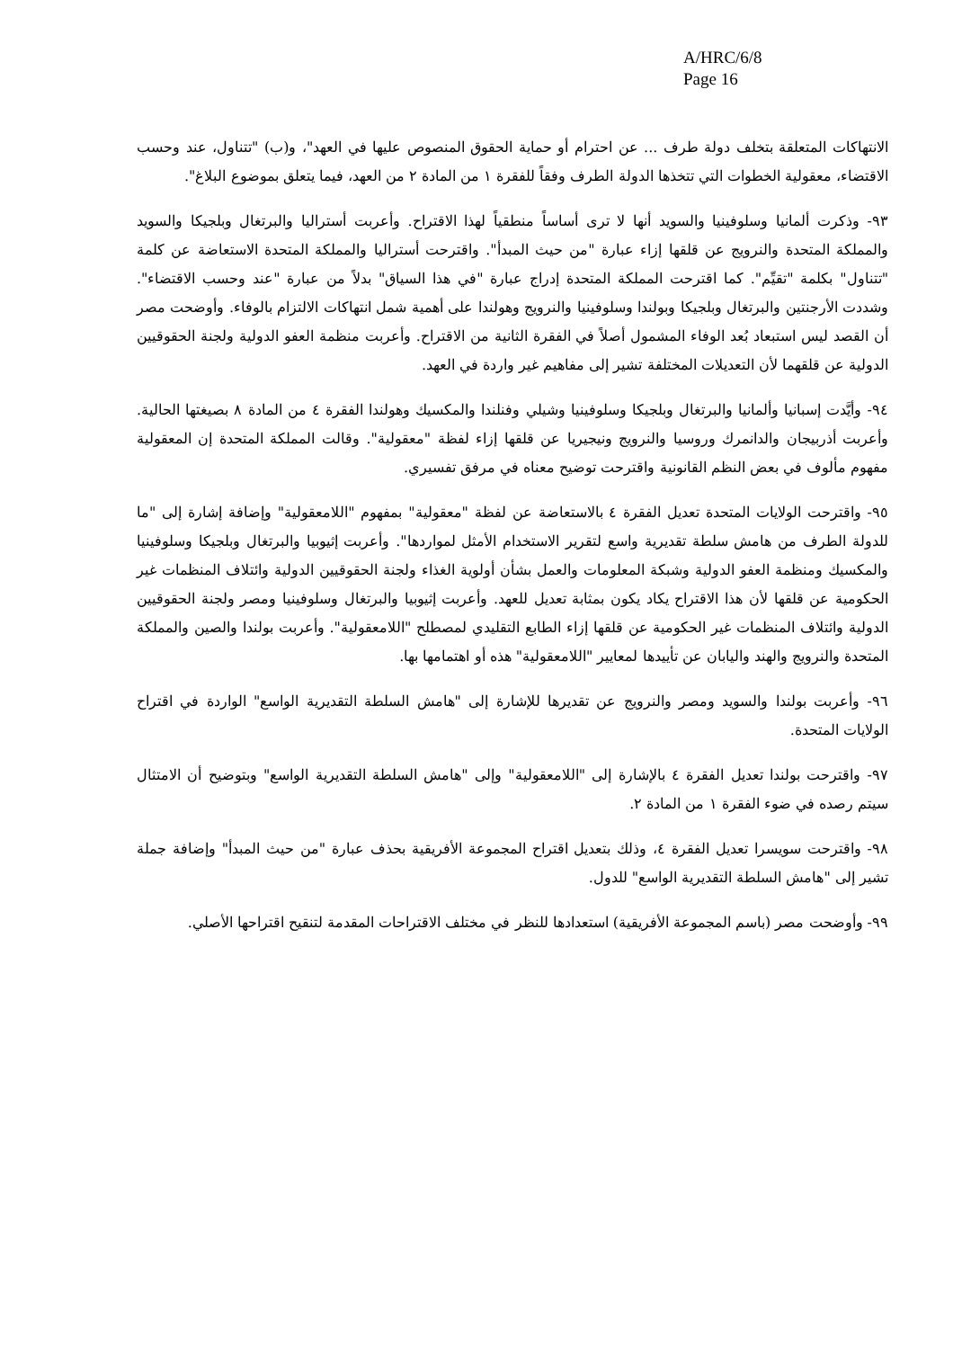A/HRC/6/8
Page 16
الانتهاكات المتعلقة بتخلف دولة طرف ... عن احترام أو حماية الحقوق المنصوص عليها في العهد"، و(ب) "تتناول، عند وحسب الاقتضاء، معقولية الخطوات التي تتخذها الدولة الطرف وفقاً للفقرة ١ من المادة ٢ من العهد، فيما يتعلق بموضوع البلاغ".
٩٣- وذكرت ألمانيا وسلوفينيا والسويد أنها لا ترى أساساً منطقياً لهذا الاقتراح. وأعربت أستراليا والبرتغال وبلجيكا والسويد والمملكة المتحدة والنرويج عن قلقها إزاء عبارة "من حيث المبدأ". واقترحت أستراليا والمملكة المتحدة الاستعاضة عن كلمة "تتناول" بكلمة "تقيِّم". كما اقترحت المملكة المتحدة إدراج عبارة "في هذا السياق" بدلاً من عبارة "عند وحسب الاقتضاء". وشددت الأرجنتين والبرتغال وبلجيكا وبولندا وسلوفينيا والنرويج وهولندا على أهمية شمل انتهاكات الالتزام بالوفاء. وأوضحت مصر أن القصد ليس استبعاد بُعد الوفاء المشمول أصلاً في الفقرة الثانية من الاقتراح. وأعربت منظمة العفو الدولية ولجنة الحقوقيين الدولية عن قلقهما لأن التعديلات المختلفة تشير إلى مفاهيم غير واردة في العهد.
٩٤- وأيَّدت إسبانيا وألمانيا والبرتغال وبلجيكا وسلوفينيا وشيلي وفنلندا والمكسيك وهولندا الفقرة ٤ من المادة ٨ بصيغتها الحالية. وأعربت أذربيجان والدانمرك وروسيا والنرويج ونيجيريا عن قلقها إزاء لفظة "معقولية". وقالت المملكة المتحدة إن المعقولية مفهوم مألوف في بعض النظم القانونية واقترحت توضيح معناه في مرفق تفسيري.
٩٥- واقترحت الولايات المتحدة تعديل الفقرة ٤ بالاستعاضة عن لفظة "معقولية" بمفهوم "اللامعقولية" وإضافة إشارة إلى "ما للدولة الطرف من هامش سلطة تقديرية واسع لتقرير الاستخدام الأمثل لمواردها". وأعربت إثيوبيا والبرتغال وبلجيكا وسلوفينيا والمكسيك ومنظمة العفو الدولية وشبكة المعلومات والعمل بشأن أولوية الغذاء ولجنة الحقوقيين الدولية وائتلاف المنظمات غير الحكومية عن قلقها لأن هذا الاقتراح يكاد يكون بمثابة تعديل للعهد. وأعربت إثيوبيا والبرتغال وسلوفينيا ومصر ولجنة الحقوقيين الدولية وائتلاف المنظمات غير الحكومية عن قلقها إزاء الطابع التقليدي لمصطلح "اللامعقولية". وأعربت بولندا والصين والمملكة المتحدة والنرويج والهند واليابان عن تأييدها لمعايير "اللامعقولية" هذه أو اهتمامها بها.
٩٦- وأعربت بولندا والسويد ومصر والنرويج عن تقديرها للإشارة إلى "هامش السلطة التقديرية الواسع" الواردة في اقتراح الولايات المتحدة.
٩٧- واقترحت بولندا تعديل الفقرة ٤ بالإشارة إلى "اللامعقولية" وإلى "هامش السلطة التقديرية الواسع" وبتوضيح أن الامتثال سيتم رصده في ضوء الفقرة ١ من المادة ٢.
٩٨- واقترحت سويسرا تعديل الفقرة ٤، وذلك بتعديل اقتراح المجموعة الأفريقية بحذف عبارة "من حيث المبدأ" وإضافة جملة تشير إلى "هامش السلطة التقديرية الواسع" للدول.
٩٩- وأوضحت مصر (باسم المجموعة الأفريقية) استعدادها للنظر في مختلف الاقتراحات المقدمة لتنقيح اقتراحها الأصلي.